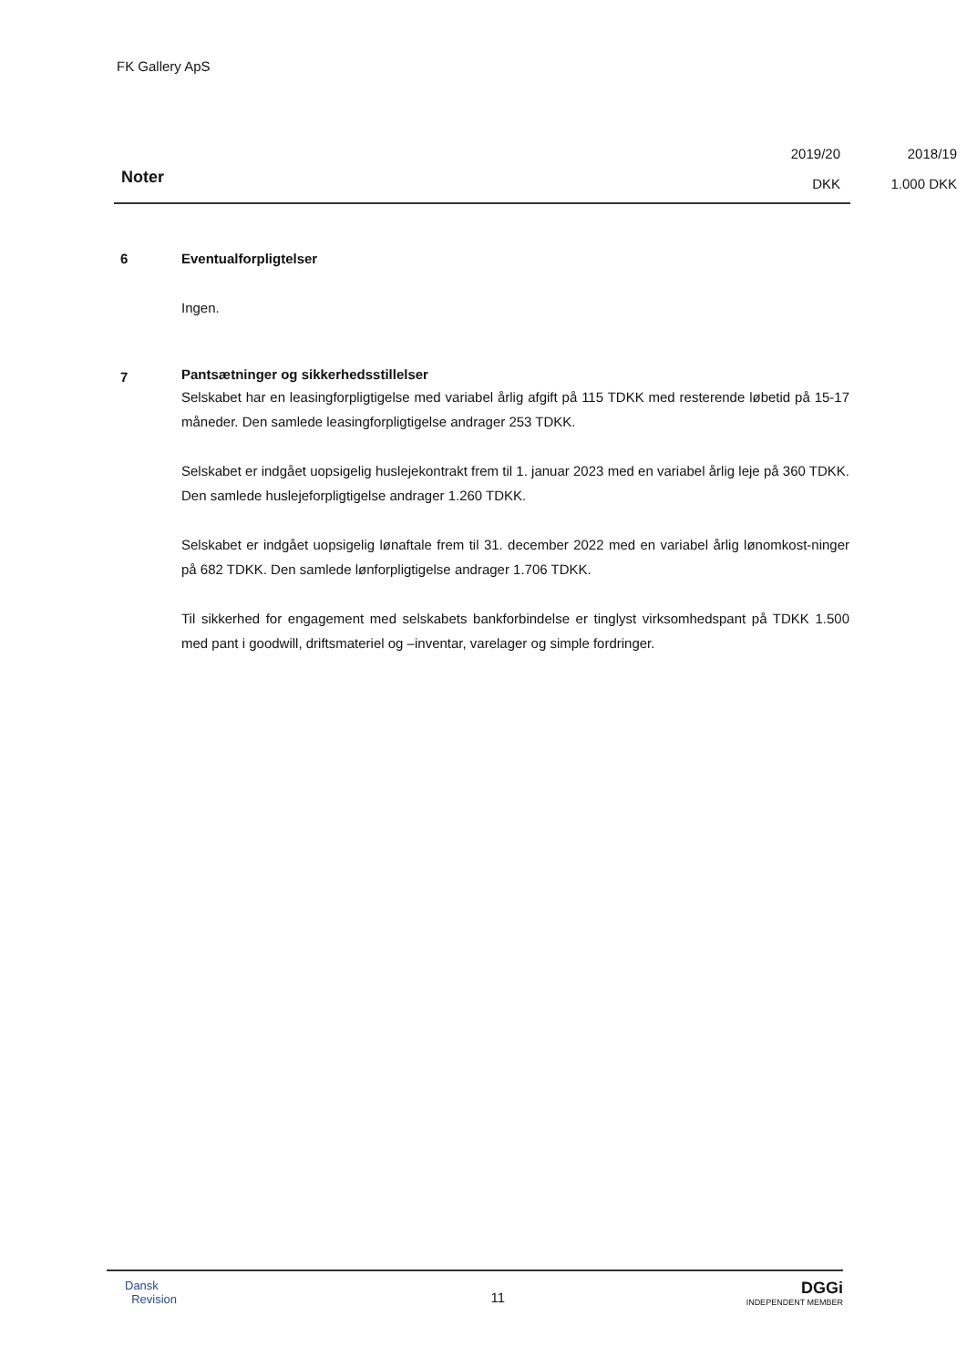FK Gallery ApS
Noter
2019/20
DKK
2018/19
1.000 DKK
6
Eventualforpligtelser
Ingen.
7
Pantsætninger og sikkerhedsstillelser
Selskabet har en leasingforpligtigelse med variabel årlig afgift på 115 TDKK med resterende løbetid på 15-17 måneder. Den samlede leasingforpligtigelse andrager 253 TDKK.
Selskabet er indgået uopsigelig huslejekontrakt frem til 1. januar 2023 med en variabel årlig leje på 360 TDKK. Den samlede huslejeforpligtigelse andrager 1.260 TDKK.
Selskabet er indgået uopsigelig lønaftale frem til 31. december 2022 med en variabel årlig lønomkost-ninger på 682 TDKK. Den samlede lønforpligtigelse andrager 1.706 TDKK.
Til sikkerhed for engagement med selskabets bankforbindelse er tinglyst virksomhedspant på TDKK 1.500 med pant i goodwill, driftsmateriel og –inventar, varelager og simple fordringer.
Dansk
Revision
11
DGGi
INDEPENDENT MEMBER